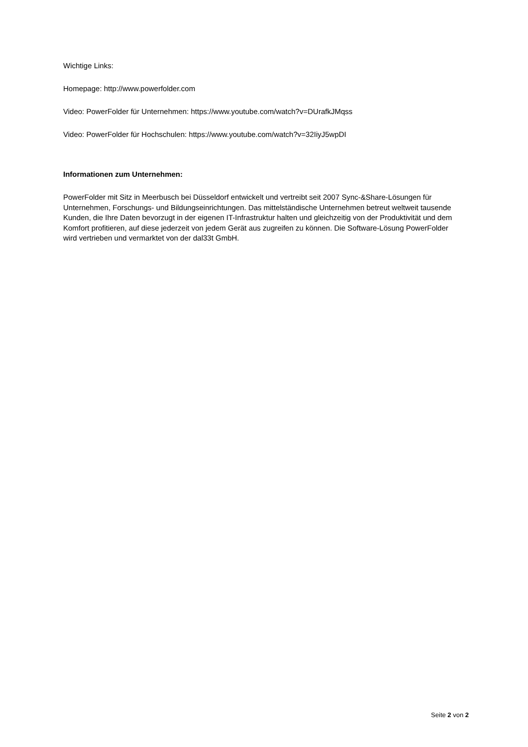Wichtige Links:
Homepage: http://www.powerfolder.com
Video: PowerFolder für Unternehmen: https://www.youtube.com/watch?v=DUrafkJMqss
Video: PowerFolder für Hochschulen: https://www.youtube.com/watch?v=32IiyJ5wpDI
Informationen zum Unternehmen:
PowerFolder mit Sitz in Meerbusch bei Düsseldorf entwickelt und vertreibt seit 2007 Sync-&Share-Lösungen für Unternehmen, Forschungs- und Bildungseinrichtungen. Das mittelständische Unternehmen betreut weltweit tausende Kunden, die Ihre Daten bevorzugt in der eigenen IT-Infrastruktur halten und gleichzeitig von der Produktivität und dem Komfort profitieren, auf diese jederzeit von jedem Gerät aus zugreifen zu können. Die Software-Lösung PowerFolder wird vertrieben und vermarktet von der dal33t GmbH.
Seite 2 von 2